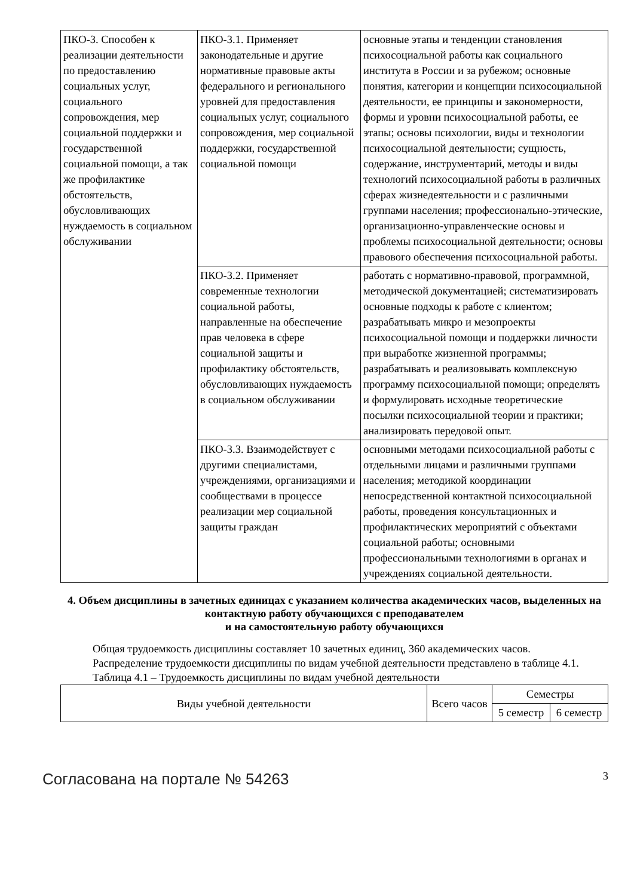| ПКО-3. Способен к реализации деятельности по предоставлению социальных услуг, социального сопровождения, мер социальной поддержки и государственной социальной помощи, а так же профилактике обстоятельств, обусловливающих нуждаемость в социальном обслуживании | ПКО-3.1. Применяет законодательные и другие нормативные правовые акты федерального и регионального уровней для предоставления социальных услуг, социального сопровождения, мер социальной поддержки, государственной социальной помощи | основные этапы и тенденции становления психосоциальной работы как социального института в России и за рубежом; основные понятия, категории и концепции психосоциальной деятельности, ее принципы и закономерности, формы и уровни психосоциальной работы, ее этапы; основы психологии, виды и технологии психосоциальной деятельности; сущность, содержание, инструментарий, методы и виды технологий психосоциальной работы в различных сферах жизнедеятельности и с различными группами населения; профессионально-этические, организационно-управленческие основы и проблемы психосоциальной деятельности; основы правового обеспечения психосоциальной работы. |
| | ПКО-3.2. Применяет современные технологии социальной работы, направленные на обеспечение прав человека в сфере социальной защиты и профилактику обстоятельств, обусловливающих нуждаемость в социальном обслуживании | работать с нормативно-правовой, программной, методической документацией; систематизировать основные подходы к работе с клиентом; разрабатывать микро и мезопроекты психосоциальной помощи и поддержки личности при выработке жизненной программы; разрабатывать и реализовывать комплексную программу психосоциальной помощи; определять и формулировать исходные теоретические посылки психосоциальной теории и практики; анализировать передовой опыт. |
| | ПКО-3.3. Взаимодействует с другими специалистами, учреждениями, организациями и сообществами в процессе реализации мер социальной защиты граждан | основными методами психосоциальной работы с отдельными лицами и различными группами населения; методикой координации непосредственной контактной психосоциальной работы, проведения консультационных и профилактических мероприятий с объектами социальной работы; основными профессиональными технологиями в органах и учреждениях социальной деятельности. |
4. Объем дисциплины в зачетных единицах с указанием количества академических часов, выделенных на контактную работу обучающихся с преподавателем
и на самостоятельную работу обучающихся
Общая трудоемкость дисциплины составляет 10 зачетных единиц, 360 академических часов.
Распределение трудоемкости дисциплины по видам учебной деятельности представлено в таблице 4.1.
Таблица 4.1 – Трудоемкость дисциплины по видам учебной деятельности
| Виды учебной деятельности | Всего часов | Семестры | |
| --- | --- | --- | --- |
| | | 5 семестр | 6 семестр |
Согласована на портале № 54263 3